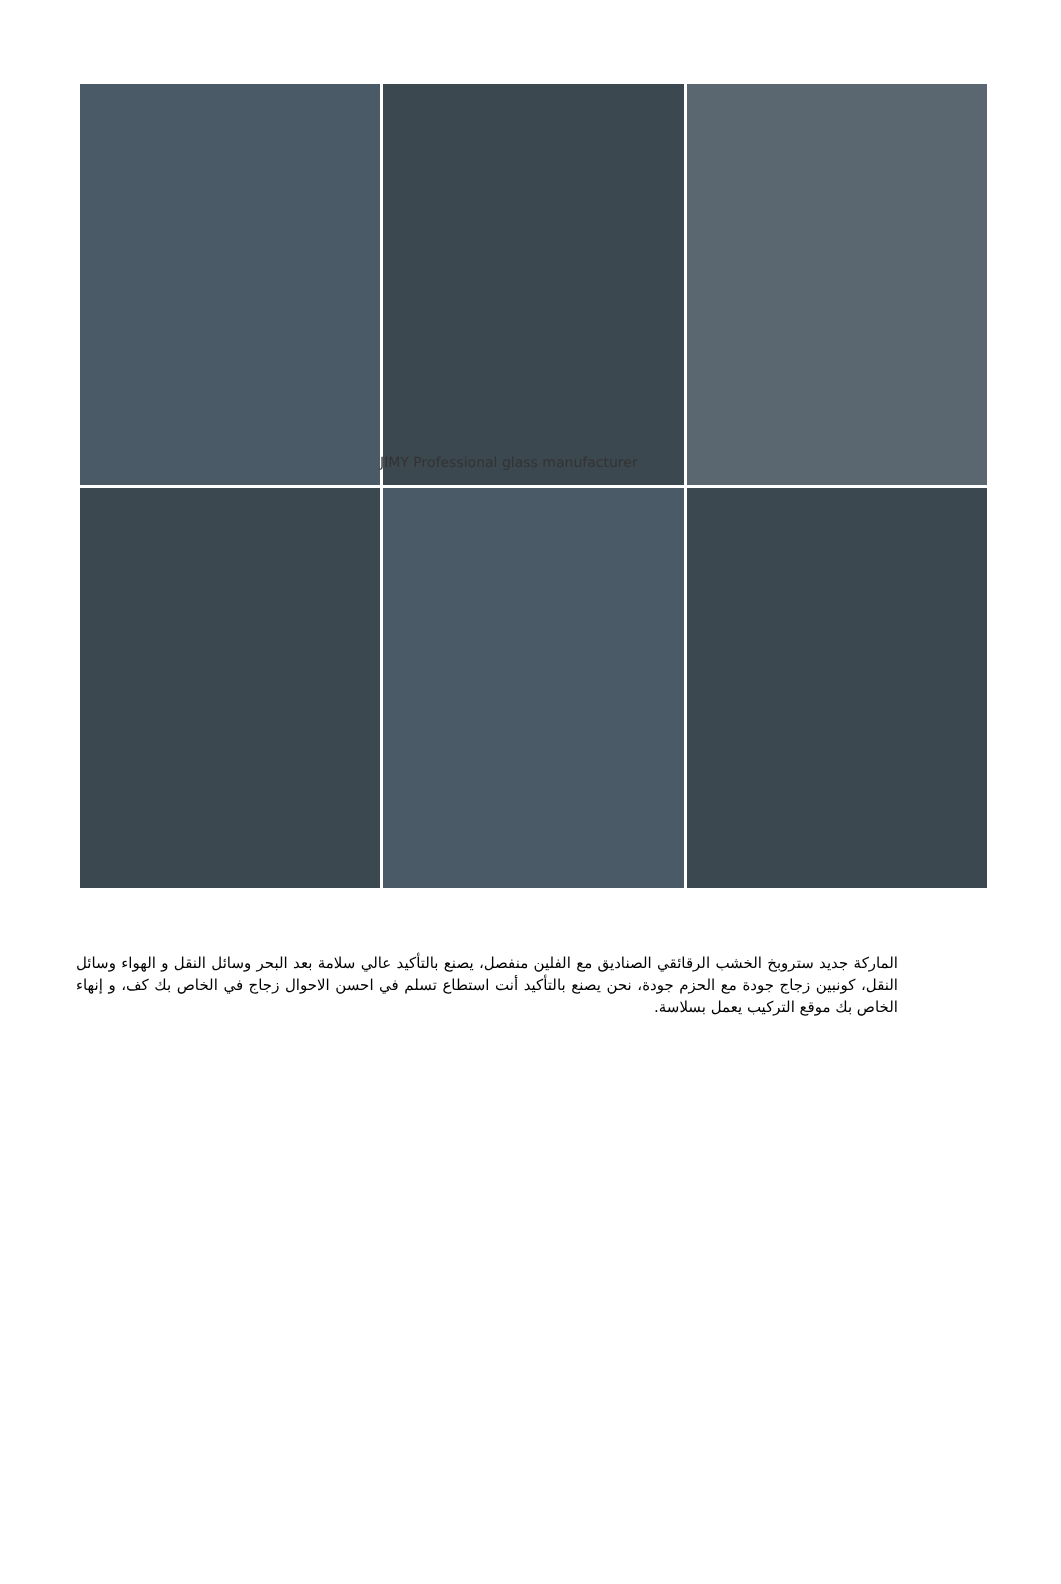JIMY Professional glass manufacturer
الماركة جديد ستروبخ الخشب الرقائقي الصناديق مع الفلين منفصل، يصنع بالتأكيد عالي سلامة بعد البحر وسائل النقل و الهواء وسائل النقل، كونبين زجاج جودة مع الحزم جودة، نحن يصنع بالتأكيد أنت استطاع تسلم في احسن الاحوال زجاج في الخاص بك كف، و إنهاء الخاص بك موقع التركيب يعمل بسلاسة.